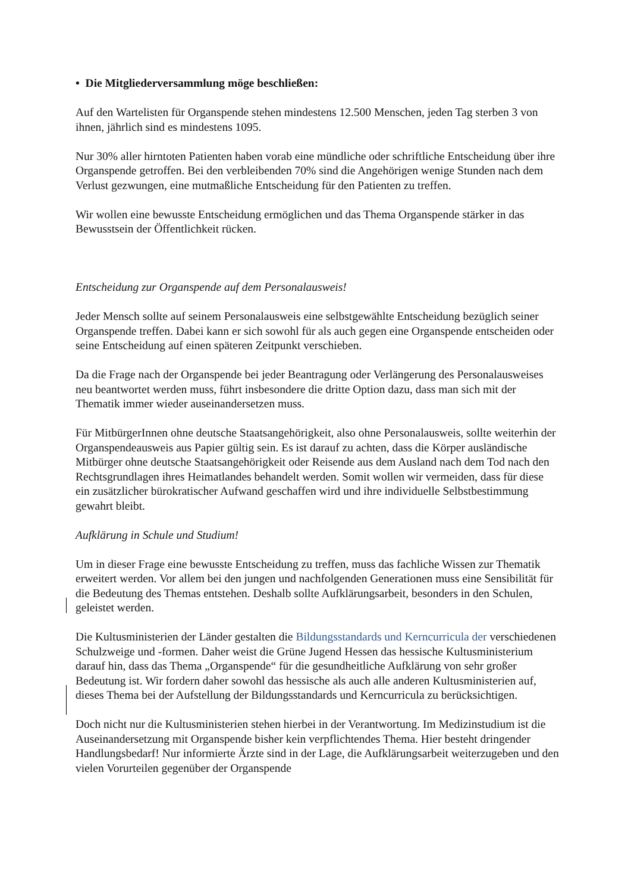• Die Mitgliederversammlung möge beschließen:
Auf den Wartelisten für Organspende stehen mindestens 12.500 Menschen, jeden Tag sterben 3 von ihnen, jährlich sind es mindestens 1095.
Nur 30% aller hirntoten Patienten haben vorab eine mündliche oder schriftliche Entscheidung über ihre Organspende getroffen. Bei den verbleibenden 70% sind die Angehörigen wenige Stunden nach dem Verlust gezwungen, eine mutmaßliche Entscheidung für den Patienten zu treffen.
Wir wollen eine bewusste Entscheidung ermöglichen und das Thema Organspende stärker in das Bewusstsein der Öffentlichkeit rücken.
Entscheidung zur Organspende auf dem Personalausweis!
Jeder Mensch sollte auf seinem Personalausweis eine selbstgewählte Entscheidung bezüglich seiner Organspende treffen. Dabei kann er sich sowohl für als auch gegen eine Organspende entscheiden oder seine Entscheidung auf einen späteren Zeitpunkt verschieben.
Da die Frage nach der Organspende bei jeder Beantragung oder Verlängerung des Personalausweises neu beantwortet werden muss, führt insbesondere die dritte Option dazu, dass man sich mit der Thematik immer wieder auseinandersetzen muss.
Für MitbürgerInnen ohne deutsche Staatsangehörigkeit, also ohne Personalausweis, sollte weiterhin der Organspendeausweis aus Papier gültig sein. Es ist darauf zu achten, dass die Körper ausländische Mitbürger ohne deutsche Staatsangehörigkeit oder Reisende aus dem Ausland nach dem Tod nach den Rechtsgrundlagen ihres Heimatlandes behandelt werden. Somit wollen wir vermeiden, dass für diese ein zusätzlicher bürokratischer Aufwand geschaffen wird und ihre individuelle Selbstbestimmung gewahrt bleibt.
Aufklärung in Schule und Studium!
Um in dieser Frage eine bewusste Entscheidung zu treffen, muss das fachliche Wissen zur Thematik erweitert werden. Vor allem bei den jungen und nachfolgenden Generationen muss eine Sensibilität für die Bedeutung des Themas entstehen. Deshalb sollte Aufklärungsarbeit, besonders in den Schulen, geleistet werden.
Die Kultusministerien der Länder gestalten die Bildungsstandards und Kerncurricula der verschiedenen Schulzweige und -formen. Daher weist die Grüne Jugend Hessen das hessische Kultusministerium darauf hin, dass das Thema „Organspende“ für die gesundheitliche Aufklärung von sehr großer Bedeutung ist. Wir fordern daher sowohl das hessische als auch alle anderen Kultusministerien auf, dieses Thema bei der Aufstellung der Bildungsstandards und Kerncurricula zu berücksichtigen.
Doch nicht nur die Kultusministerien stehen hierbei in der Verantwortung. Im Medizinstudium ist die Auseinandersetzung mit Organspende bisher kein verpflichtendes Thema. Hier besteht dringender Handlungsbedarf! Nur informierte Ärzte sind in der Lage, die Aufklärungsarbeit weiterzugeben und den vielen Vorurteilen gegenüber der Organspende